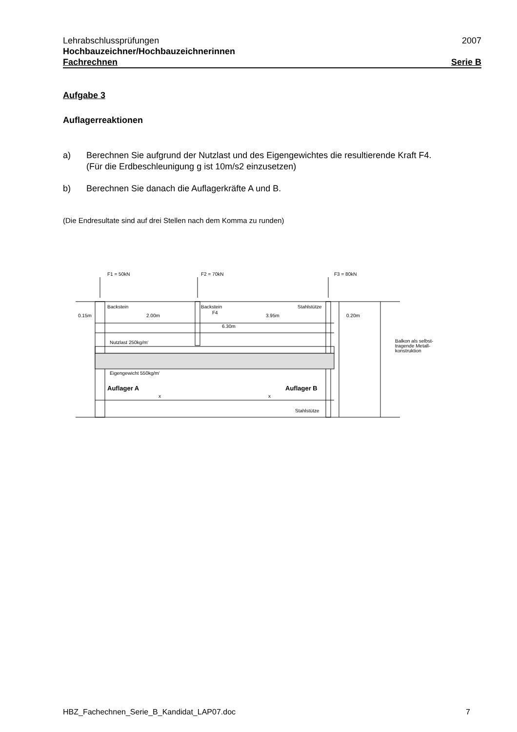Lehrabschlussprüfungen 2007
Hochbauzeichner/Hochbauzeichnerinnen
Fachrechnen Serie B
Aufgabe 3
Auflagerreaktionen
a) Berechnen Sie aufgrund der Nutzlast und des Eigengewichtes die resultierende Kraft F4.
(Für die Erdbeschleunigung g ist 10m/s2 einzusetzen)
b) Berechnen Sie danach die Auflagerkräfte A und B.
(Die Endresultate sind auf drei Stellen nach dem Komma zu runden)
F1 = 50kN
F2 = 70kN
F3 = 80kN
Backstein
Backstein
Stahlstütze
F4
0.15m
2.00m
3.95m
0.20m
6.30m
Nutzlast 250kg/m‘
Balkon als selbst-
tragende Metall-
konstruktion
Eigengewicht 550kg/m‘
Auflager A
Auflager B
x
x
Stahlstütze
HBZ_Fachechnen_Serie_B_Kandidat_LAP07.doc 7